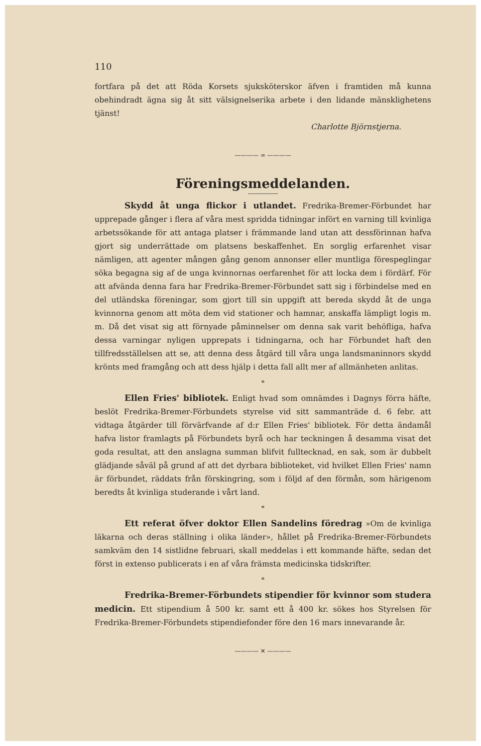110
fortfara på det att Röda Korsets sjuksköterskor äfven i framtiden må kunna obehindradt ägna sig åt sitt välsignelserika arbete i den lidande mänsklighetens tjänst!
Charlotte Björnstjerna.
———— ∞ ————
Föreningsmeddelanden.
Skydd åt unga flickor i utlandet. Fredrika-Bremer-Förbundet har upprepade gånger i flera af våra mest spridda tidningar infört en varning till kvinliga arbetssökande för att antaga platser i främmande land utan att dessförinnan hafva gjort sig underrättade om platsens beskaffenhet. En sorglig erfarenhet visar nämligen, att agenter mången gång genom annonser eller muntliga förespeglingar söka begagna sig af de unga kvinnornas oerfarenhet för att locka dem i fördärf. För att afvända denna fara har Fredrika-Bremer-Förbundet satt sig i förbindelse med en del utländska föreningar, som gjort till sin uppgift att bereda skydd åt de unga kvinnorna genom att möta dem vid stationer och hamnar, anskaffa lämpligt logis m. m. Då det visat sig att förnyade påminnelser om denna sak varit behöfliga, hafva dessa varningar nyligen upprepats i tidningarna, och har Förbundet haft den tillfredsställelsen att se, att denna dess åtgärd till våra unga landsmaninnors skydd krönts med framgång och att dess hjälp i detta fall allt mer af allmänheten anlitas.
*
Ellen Fries' bibliotek. Enligt hvad som omnämdes i Dagnys förra häfte, beslöt Fredrika-Bremer-Förbundets styrelse vid sitt sammanträde d. 6 febr. att vidtaga åtgärder till förvärfvande af d:r Ellen Fries' bibliotek. För detta ändamål hafva listor framlagts på Förbundets byrå och har teckningen å desamma visat det goda resultat, att den anslagna summan blifvit fulltecknad, en sak, som är dubbelt glädjande såväl på grund af att det dyrbara biblioteket, vid hvilket Ellen Fries' namn är förbundet, räddats från förskingring, som i följd af den förmån, som härigenom beredts åt kvinliga studerande i vårt land.
*
Ett referat öfver doktor Ellen Sandelins föredrag »Om de kvinliga läkarna och deras ställning i olika länder», hållet på Fredrika-Bremer-Förbundets samkväm den 14 sistlidne februari, skall meddelas i ett kommande häfte, sedan det först in extenso publicerats i en af våra främsta medicinska tidskrifter.
*
Fredrika-Bremer-Förbundets stipendier för kvinnor som studera medicin. Ett stipendium å 500 kr. samt ett å 400 kr. sökes hos Styrelsen för Fredrika-Bremer-Förbundets stipendiefonder före den 16 mars innevarande år.
———— ✕ ————